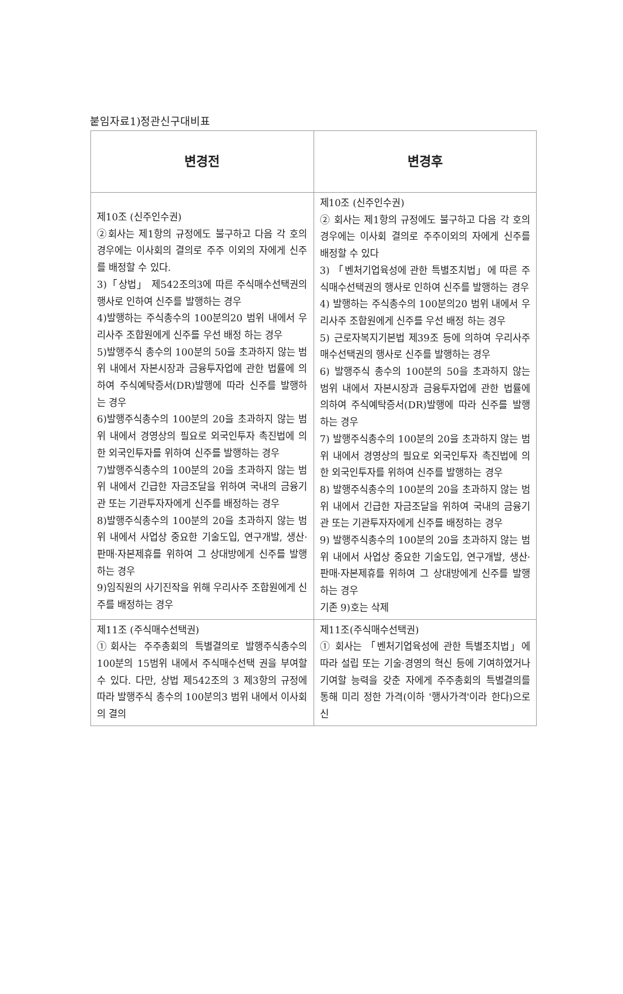붙임자료1)정관신구대비표
| 변경전 | 변경후 |
| --- | --- |
| 제10조 (신주인수권) ②회사는 제1항의 규정에도 불구하고 다음 각 호의 경우에는 이사회의 결의로 주주 이외의 자에게 신주를 배정할 수 있다. 3)「상법」 제542조의3에 따른 주식매수선택권의 행사로 인하여 신주를 발행하는 경우 4)발행하는 주식총수의 100분의20 범위 내에서 우리사주 조합원에게 신주를 우선 배정 하는 경우 5)발행주식 총수의 100분의 50을 초과하지 않는 범위 내에서 자본시장과 금융투자업에 관한 법률에 의하여 주식예탁증서(DR)발행에 따라 신주를 발행하는 경우 6)발행주식총수의 100분의 20을 초과하지 않는 범위 내에서 경영상의 필요로 외국인투자 촉진법에 의한 외국인투자를 위하여 신주를 발행하는 경우 7)발행주식총수의 100분의 20을 초과하지 않는 범위 내에서 긴급한 자금조달을 위하여 국내의 금융기관 또는 기관투자자에게 신주를 배정하는 경우 8)발행주식총수의 100분의 20을 초과하지 않는 범위 내에서 사업상 중요한 기술도입, 연구개발, 생산·판매·자본제휴를 위하여 그 상대방에게 신주를 발행하는 경우 9)임직원의 사기진작을 위해 우리사주 조합원에게 신주를 배정하는 경우 | 제10조 (신주인수권) ② 회사는 제1항의 규정에도 불구하고 다음 각 호의 경우에는 이사회 결의로 주주이외의 자에게 신주를 배정할 수 있다 3) 「벤처기업육성에 관한 특별조치법」에 따른 주식매수선택권의 행사로 인하여 신주를 발행하는 경우 4) 발행하는 주식총수의 100분의20 범위 내에서 우리사주 조합원에게 신주를 우선 배정 하는 경우 5) 근로자복지기본법 제39조 등에 의하여 우리사주매수선택권의 행사로 신주를 발행하는 경우 6) 발행주식 총수의 100분의 50을 초과하지 않는 범위 내에서 자본시장과 금융투자업에 관한 법률에 의하여 주식예탁증서(DR)발행에 따라 신주를 발행하는 경우 7) 발행주식총수의 100분의 20을 초과하지 않는 범위 내에서 경영상의 필요로 외국인투자 촉진법에 의한 외국인투자를 위하여 신주를 발행하는 경우 8) 발행주식총수의 100분의 20을 초과하지 않는 범위 내에서 긴급한 자금조달을 위하여 국내의 금융기관 또는 기관투자자에게 신주를 배정하는 경우 9) 발행주식총수의 100분의 20을 초과하지 않는 범위 내에서 사업상 중요한 기술도입, 연구개발, 생산·판매·자본제휴를 위하여 그 상대방에게 신주를 발행하는 경우 기존 9)호는 삭제 |
| 제11조 (주식매수선택권) ①회사는 주주총회의 특별결의로 발행주식총수의 100분의 15범위 내에서 주식매수선택 권을 부여할 수 있다. 다만, 상법 제542조의 3 제3항의 규정에 따라 발행주식 총수의 100분의3 범위 내에서 이사회의 결의 | 제11조(주식매수선택권) ① 회사는 「벤처기업육성에 관한 특별조치법」에 따라 설립 또는 기술·경영의 혁신 등에 기여하였거나 기여할 능력을 갖춘 자에게 주주총회의 특별결의를 통해 미리 정한 가격(이하 '행사가격'이라 한다)으로 신 |